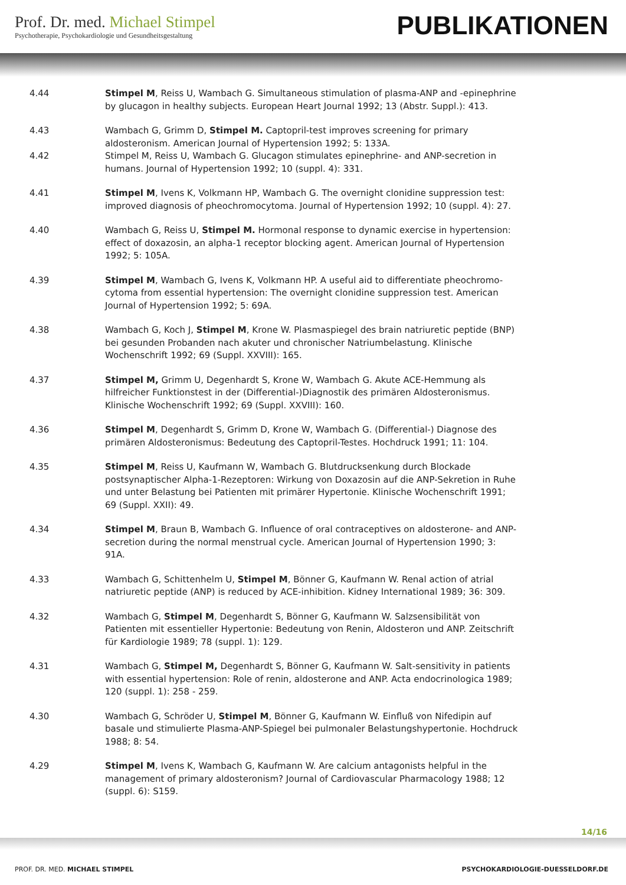Prof. Dr. med. Michael Stimpel
Psychotherapie, Psychokardiologie und Gesundheitsgestaltung
PUBLIKATIONEN
4.44 Stimpel M, Reiss U, Wambach G. Simultaneous stimulation of plasma-ANP and -epinephrine by glucagon in healthy subjects. European Heart Journal 1992; 13 (Abstr. Suppl.): 413.
4.43 Wambach G, Grimm D, Stimpel M. Captopril-test improves screening for primary aldosteronism. American Journal of Hypertension 1992; 5: 133A.
4.42 Stimpel M, Reiss U, Wambach G. Glucagon stimulates epinephrine- and ANP-secretion in humans. Journal of Hypertension 1992; 10 (suppl. 4): 331.
4.41 Stimpel M, Ivens K, Volkmann HP, Wambach G. The overnight clonidine suppression test: improved diagnosis of pheochromocytoma. Journal of Hypertension 1992; 10 (suppl. 4): 27.
4.40 Wambach G, Reiss U, Stimpel M. Hormonal response to dynamic exercise in hypertension: effect of doxazosin, an alpha-1 receptor blocking agent. American Journal of Hypertension 1992; 5: 105A.
4.39 Stimpel M, Wambach G, Ivens K, Volkmann HP. A useful aid to differentiate pheochromo-cytoma from essential hypertension: The overnight clonidine suppression test. American Journal of Hypertension 1992; 5: 69A.
4.38 Wambach G, Koch J, Stimpel M, Krone W. Plasmaspiegel des brain natriuretic peptide (BNP) bei gesunden Probanden nach akuter und chronischer Natriumbelastung. Klinische Wochenschrift 1992; 69 (Suppl. XXVIII): 165.
4.37 Stimpel M, Grimm U, Degenhardt S, Krone W, Wambach G. Akute ACE-Hemmung als hilfreicher Funktionstest in der (Differential-)Diagnostik des primären Aldosteronismus. Klinische Wochenschrift 1992; 69 (Suppl. XXVIII): 160.
4.36 Stimpel M, Degenhardt S, Grimm D, Krone W, Wambach G. (Differential-) Diagnose des primären Aldosteronismus: Bedeutung des Captopril-Testes. Hochdruck 1991; 11: 104.
4.35 Stimpel M, Reiss U, Kaufmann W, Wambach G. Blutdrucksenkung durch Blockade postsynaptischer Alpha-1-Rezeptoren: Wirkung von Doxazosin auf die ANP-Sekretion in Ruhe und unter Belastung bei Patienten mit primärer Hypertonie. Klinische Wochenschrift 1991; 69 (Suppl. XXII): 49.
4.34 Stimpel M, Braun B, Wambach G. Influence of oral contraceptives on aldosterone- and ANP-secretion during the normal menstrual cycle. American Journal of Hypertension 1990; 3: 91A.
4.33 Wambach G, Schittenhelm U, Stimpel M, Bönner G, Kaufmann W. Renal action of atrial natriuretic peptide (ANP) is reduced by ACE-inhibition. Kidney International 1989; 36: 309.
4.32 Wambach G, Stimpel M, Degenhardt S, Bönner G, Kaufmann W. Salzsensibilität von Patienten mit essentieller Hypertonie: Bedeutung von Renin, Aldosteron und ANP. Zeitschrift für Kardiologie 1989; 78 (suppl. 1): 129.
4.31 Wambach G, Stimpel M, Degenhardt S, Bönner G, Kaufmann W. Salt-sensitivity in patients with essential hypertension: Role of renin, aldosterone and ANP. Acta endocrinologica 1989; 120 (suppl. 1): 258 - 259.
4.30 Wambach G, Schröder U, Stimpel M, Bönner G, Kaufmann W. Einfluß von Nifedipin auf basale und stimulierte Plasma-ANP-Spiegel bei pulmonaler Belastungshypertonie. Hochdruck 1988; 8: 54.
4.29 Stimpel M, Ivens K, Wambach G, Kaufmann W. Are calcium antagonists helpful in the management of primary aldosteronism? Journal of Cardiovascular Pharmacology 1988; 12 (suppl. 6): S159.
14/16
PROF. DR. MED. MICHAEL STIMPEL PSYCHOKARDIOLOGIE-DUESSELDORF.DE